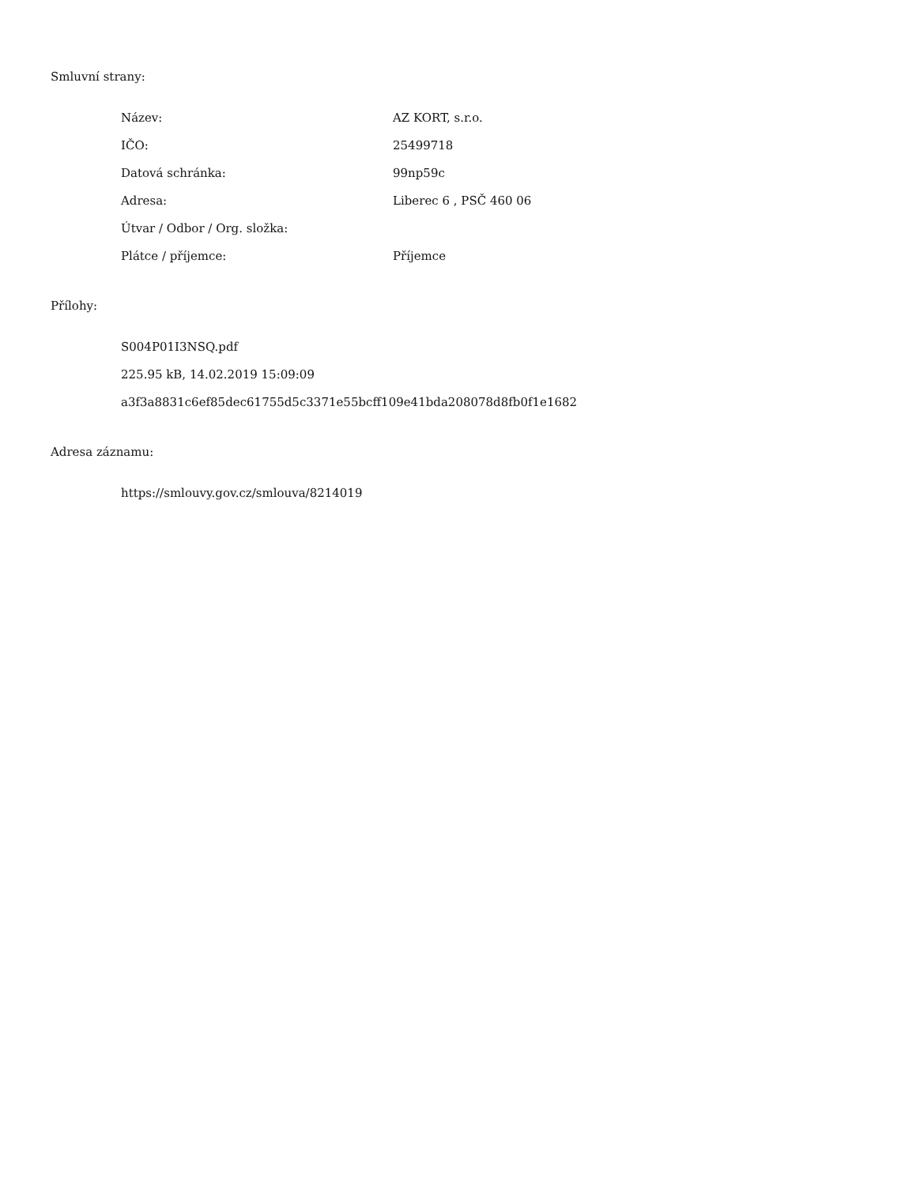Smluvní strany:
| Název: | AZ KORT, s.r.o. |
| IČO: | 25499718 |
| Datová schránka: | 99np59c |
| Adresa: | Liberec 6 , PSČ 460 06 |
| Útvar / Odbor / Org. složka: | |
| Plátce / příjemce: | Příjemce |
Přílohy:
S004P01I3NSQ.pdf
225.95 kB, 14.02.2019 15:09:09
a3f3a8831c6ef85dec61755d5c3371e55bcff109e41bda208078d8fb0f1e1682
Adresa záznamu:
https://smlouvy.gov.cz/smlouva/8214019